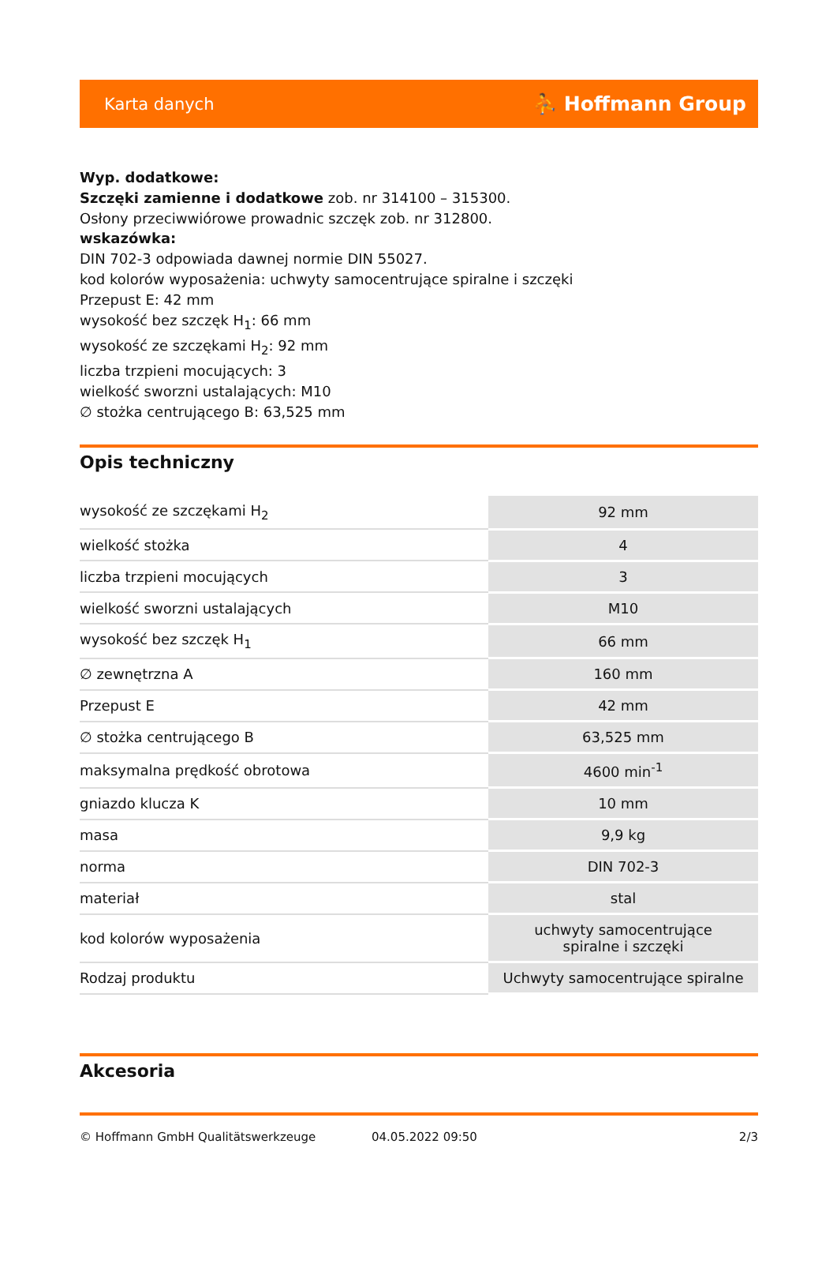Karta danych ⛹ Hoffmann Group
Wyp. dodatkowe:
Szczęki zamienne i dodatkowe zob. nr 314100 – 315300.
Osłony przeciwwiórowe prowadnic szczęk zob. nr 312800.
wskazówka:
DIN 702-3 odpowiada dawnej normie DIN 55027.
kod kolorów wyposażenia: uchwyty samocentrujące spiralne i szczęki
Przepust E: 42 mm
wysokość bez szczęk H<sub>1</sub>: 66 mm
wysokość ze szczękami H<sub>2</sub>: 92 mm
liczba trzpieni mocujących: 3
wielkość sworzni ustalających: M10
∅ stożka centrującego B: 63,525 mm
Opis techniczny
| wysokość ze szczękami H<sub>2</sub> | 92 mm |
| wielkość stożka | 4 |
| liczba trzpieni mocujących | 3 |
| wielkość sworzni ustalających | M10 |
| wysokość bez szczęk H<sub>1</sub> | 66 mm |
| ∅ zewnętrzna A | 160 mm |
| Przepust E | 42 mm |
| ∅ stożka centrującego B | 63,525 mm |
| maksymalna prędkość obrotowa | 4600 min<sup>-1</sup> |
| gniazdo klucza K | 10 mm |
| masa | 9,9 kg |
| norma | DIN 702-3 |
| materiał | stal |
| kod kolorów wyposażenia | uchwyty samocentrujące spiralne i szczęki |
| Rodzaj produktu | Uchwyty samocentrujące spiralne |
Akcesoria
© Hoffmann GmbH Qualitätswerkzeuge 04.05.2022 09:50 2/3